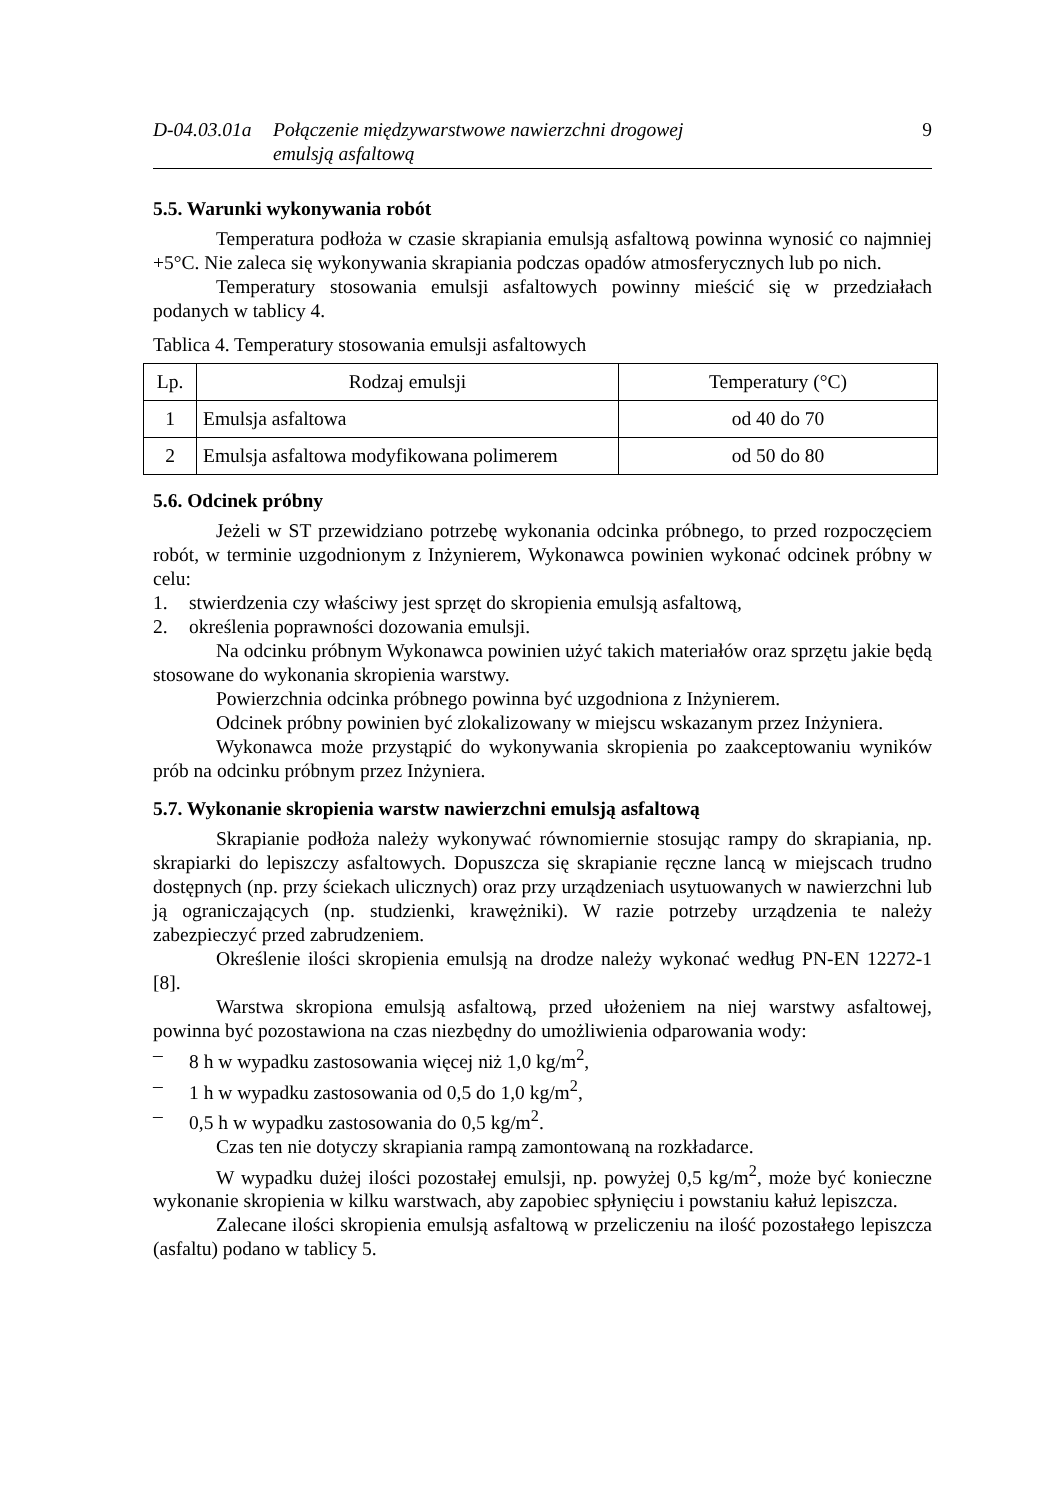D-04.03.01a
Połączenie międzywarstwowe nawierzchni drogowej
emulsją asfaltową
9
5.5. Warunki wykonywania robót
Temperatura podłoża w czasie skrapiania emulsją asfaltową powinna wynosić co najmniej +5°C. Nie zaleca się wykonywania skrapiania podczas opadów atmosferycznych lub po nich.
Temperatury stosowania emulsji asfaltowych powinny mieścić się w przedziałach podanych w tablicy 4.
Tablica 4. Temperatury stosowania emulsji asfaltowych
| Lp. | Rodzaj emulsji | Temperatury (°C) |
| --- | --- | --- |
| 1 | Emulsja asfaltowa | od 40 do 70 |
| 2 | Emulsja asfaltowa modyfikowana polimerem | od 50 do 80 |
5.6. Odcinek próbny
Jeżeli w ST przewidziano potrzebę wykonania odcinka próbnego, to przed rozpoczęciem robót, w terminie uzgodnionym z Inżynierem, Wykonawca powinien wykonać odcinek próbny w celu:
1. stwierdzenia czy właściwy jest sprzęt do skropienia emulsją asfaltową,
2. określenia poprawności dozowania emulsji.
Na odcinku próbnym Wykonawca powinien użyć takich materiałów oraz sprzętu jakie będą stosowane do wykonania skropienia warstwy.
Powierzchnia odcinka próbnego powinna być uzgodniona z Inżynierem.
Odcinek próbny powinien być zlokalizowany w miejscu wskazanym przez Inżyniera.
Wykonawca może przystąpić do wykonywania skropienia po zaakceptowaniu wyników prób na odcinku próbnym przez Inżyniera.
5.7. Wykonanie skropienia warstw nawierzchni emulsją asfaltową
Skrapianie podłoża należy wykonywać równomiernie stosując rampy do skrapiania, np. skrapiarki do lepiszczy asfaltowych. Dopuszcza się skrapianie ręczne lancą w miejscach trudno dostępnych (np. przy ściekach ulicznych) oraz przy urządzeniach usytuowanych w nawierzchni lub ją ograniczających (np. studzienki, krawężniki). W razie potrzeby urządzenia te należy zabezpieczyć przed zabrudzeniem.
Określenie ilości skropienia emulsją na drodze należy wykonać według PN-EN 12272-1 [8].
Warstwa skropiona emulsją asfaltową, przed ułożeniem na niej warstwy asfaltowej, powinna być pozostawiona na czas niezbędny do umożliwienia odparowania wody:
– 8 h w wypadku zastosowania więcej niż 1,0 kg/m<sup>2</sup>,
– 1 h w wypadku zastosowania od 0,5 do 1,0 kg/m<sup>2</sup>,
– 0,5 h w wypadku zastosowania do 0,5 kg/m<sup>2</sup>.
Czas ten nie dotyczy skrapiania rampą zamontowaną na rozkładarce.
W wypadku dużej ilości pozostałej emulsji, np. powyżej 0,5 kg/m<sup>2</sup>, może być konieczne wykonanie skropienia w kilku warstwach, aby zapobiec spłynięciu i powstaniu kałuż lepiszcza.
Zalecane ilości skropienia emulsją asfaltową w przeliczeniu na ilość pozostałego lepiszcza (asfaltu) podano w tablicy 5.